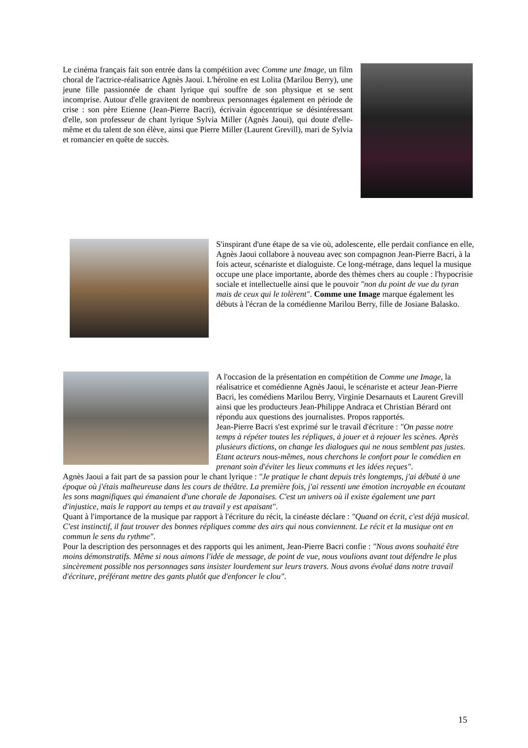Le cinéma français fait son entrée dans la compétition avec Comme une Image, un film choral de l'actrice-réalisatrice Agnès Jaoui. L'héroïne en est Lolita (Marilou Berry), une jeune fille passionnée de chant lyrique qui souffre de son physique et se sent incomprise. Autour d'elle gravitent de nombreux personnages également en période de crise : son père Etienne (Jean-Pierre Bacri), écrivain égocentrique se désintéressant d'elle, son professeur de chant lyrique Sylvia Miller (Agnès Jaoui), qui doute d'elle-même et du talent de son élève, ainsi que Pierre Miller (Laurent Grevill), mari de Sylvia et romancier en quête de succès.
S'inspirant d'une étape de sa vie où, adolescente, elle perdait confiance en elle, Agnès Jaoui collabore à nouveau avec son compagnon Jean-Pierre Bacri, à la fois acteur, scénariste et dialoguiste. Ce long-métrage, dans lequel la musique occupe une place importante, aborde des thèmes chers au couple : l'hypocrisie sociale et intellectuelle ainsi que le pouvoir "non du point de vue du tyran mais de ceux qui le tolèrent". Comme une Image marque également les débuts à l'écran de la comédienne Marilou Berry, fille de Josiane Balasko.
A l'occasion de la présentation en compétition de Comme une Image, la réalisatrice et comédienne Agnès Jaoui, le scénariste et acteur Jean-Pierre Bacri, les comédiens Marilou Berry, Virginie Desarnauts et Laurent Grevill ainsi que les producteurs Jean-Philippe Andraca et Christian Bérard ont répondu aux questions des journalistes. Propos rapportés.
Jean-Pierre Bacri s'est exprimé sur le travail d'écriture : "On passe notre temps à répéter toutes les répliques, à jouer et à rejouer les scènes. Après plusieurs dictions, on change les dialogues qui ne nous semblent pas justes. Etant acteurs nous-mêmes, nous cherchons le confort pour le comédien en prenant soin d'éviter les lieux communs et les idées reçues".
Agnès Jaoui a fait part de sa passion pour le chant lyrique : "Je pratique le chant depuis très longtemps, j'ai débuté à une époque où j'étais malheureuse dans les cours de théâtre. La première fois, j'ai ressenti une émotion incroyable en écoutant les sons magnifiques qui émanaient d'une chorale de Japonaises. C'est un univers où il existe également une part d'injustice, mais le rapport au temps et au travail y est apaisant".
Quant à l'importance de la musique par rapport à l'écriture du récit, la cinéaste déclare : "Quand on écrit, c'est déjà musical. C'est instinctif, il faut trouver des bonnes répliques comme des airs qui nous conviennent. Le récit et la musique ont en commun le sens du rythme".
Pour la description des personnages et des rapports qui les animent, Jean-Pierre Bacri confie : "Nous avons souhaité être moins démonstratifs. Même si nous aimons l'idée de message, de point de vue, nous voulions avant tout défendre le plus sincèrement possible nos personnages sans insister lourdement sur leurs travers. Nous avons évolué dans notre travail d'écriture, préférant mettre des gants plutôt que d'enfoncer le clou".
15